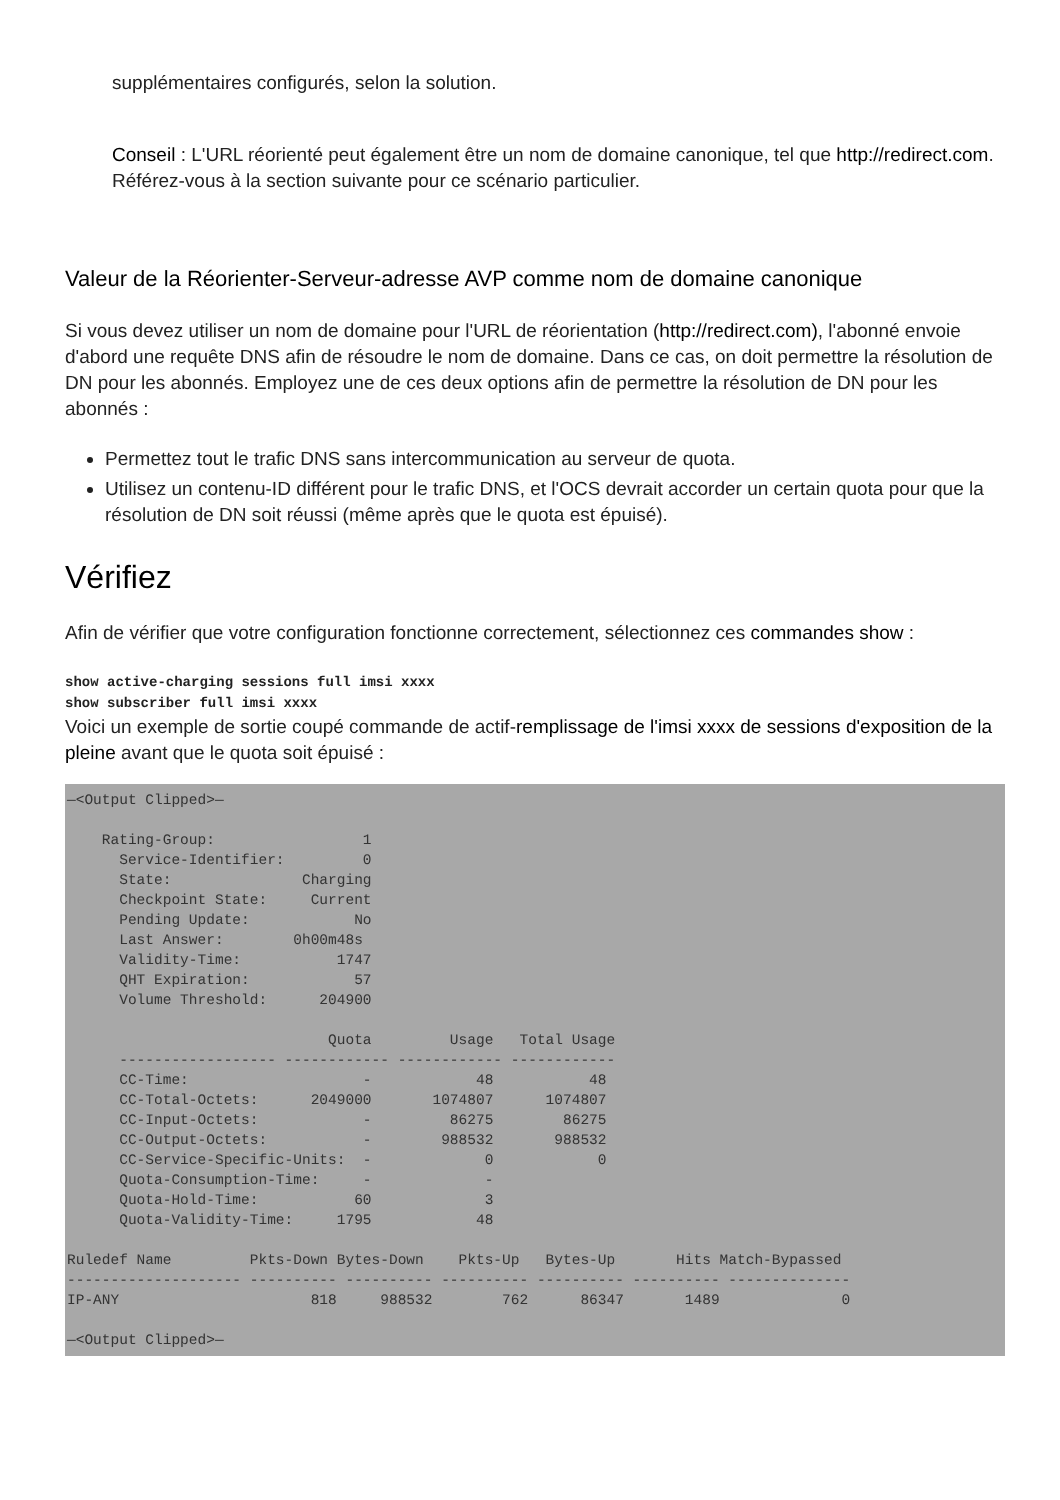supplémentaires configurés, selon la solution.
Conseil : L'URL réorienté peut également être un nom de domaine canonique, tel que http://redirect.com. Référez-vous à la section suivante pour ce scénario particulier.
Valeur de la Réorienter-Serveur-adresse AVP comme nom de domaine canonique
Si vous devez utiliser un nom de domaine pour l'URL de réorientation (http://redirect.com), l'abonné envoie d'abord une requête DNS afin de résoudre le nom de domaine. Dans ce cas, on doit permettre la résolution de DN pour les abonnés. Employez une de ces deux options afin de permettre la résolution de DN pour les abonnés :
Permettez tout le trafic DNS sans intercommunication au serveur de quota.
Utilisez un contenu-ID différent pour le trafic DNS, et l'OCS devrait accorder un certain quota pour que la résolution de DN soit réussi (même après que le quota est épuisé).
Vérifiez
Afin de vérifier que votre configuration fonctionne correctement, sélectionnez ces commandes show :
show active-charging sessions full imsi xxxx
show subscriber full imsi xxxx
Voici un exemple de sortie coupé commande de actif-remplissage de l'imsi xxxx de sessions d'exposition de la pleine avant que le quota soit épuisé :
—<Output Clipped>—

    Rating-Group:                 1
      Service-Identifier:         0
      State:               Charging
      Checkpoint State:     Current
      Pending Update:            No
      Last Answer:        0h00m48s
      Validity-Time:           1747
      QHT Expiration:            57
      Volume Threshold:      204900

                              Quota         Usage   Total Usage
      ------------------ ------------ ------------ ------------
      CC-Time:                    -            48           48
      CC-Total-Octets:      2049000       1074807      1074807
      CC-Input-Octets:            -         86275        86275
      CC-Output-Octets:           -        988532       988532
      CC-Service-Specific-Units:  -             0            0
      Quota-Consumption-Time:     -             -
      Quota-Hold-Time:           60             3
      Quota-Validity-Time:     1795            48

Ruledef Name         Pkts-Down Bytes-Down    Pkts-Up   Bytes-Up       Hits Match-Bypassed
-------------------- ---------- ---------- ---------- ---------- ---------- --------------
IP-ANY                      818     988532        762      86347       1489              0

—<Output Clipped>—